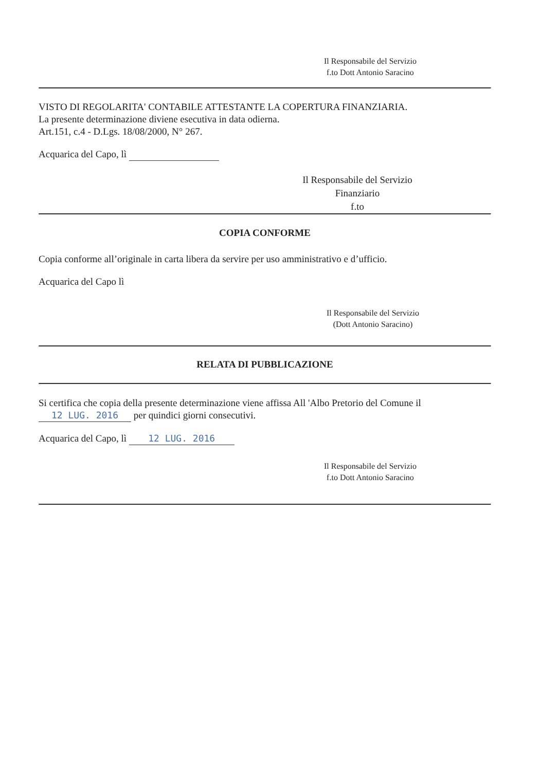Il Responsabile del Servizio
f.to Dott Antonio Saracino
VISTO DI REGOLARITA' CONTABILE ATTESTANTE LA COPERTURA FINANZIARIA.
La presente determinazione diviene esecutiva in data odierna.
Art.151, c.4 - D.Lgs. 18/08/2000, N° 267.
Acquarica del Capo, lì
Il Responsabile del Servizio Finanziario
f.to
COPIA CONFORME
Copia conforme all’originale in carta libera da servire per uso amministrativo e d’ufficio.
Acquarica del Capo lì
Il Responsabile del Servizio
(Dott Antonio Saracino)
RELATA DI PUBBLICAZIONE
Si certifica che copia della presente determinazione viene affissa All 'Albo Pretorio del Comune il
12 LUG. 2016 per quindici giorni consecutivi.
Acquarica del Capo, lì 12 LUG. 2016
Il Responsabile del Servizio
f.to Dott Antonio Saracino